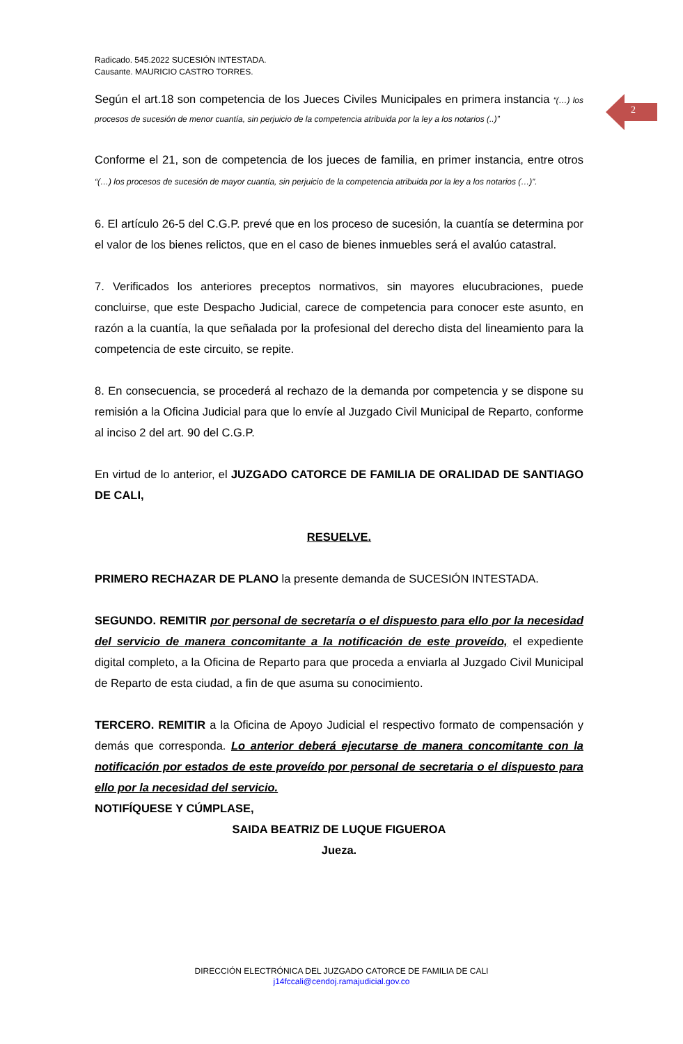2
Radicado. 545.2022 SUCESIÓN INTESTADA.
Causante. MAURICIO CASTRO TORRES.
Según el art.18 son competencia de los Jueces Civiles Municipales en primera instancia “(…) los procesos de sucesión de menor cuantía, sin perjuicio de la competencia atribuida por la ley a los notarios (..)”
Conforme el 21, son de competencia de los jueces de familia, en primer instancia, entre otros “(…) los procesos de sucesión de mayor cuantía, sin perjuicio de la competencia atribuida por la ley a los notarios (…)”.
6. El artículo 26-5 del C.G.P. prevé que en los proceso de sucesión, la cuantía se determina por el valor de los bienes relictos, que en el caso de bienes inmuebles será el avalúo catastral.
7. Verificados los anteriores preceptos normativos, sin mayores elucubraciones, puede concluirse, que este Despacho Judicial, carece de competencia para conocer este asunto, en razón a la cuantía, la que señalada por la profesional del derecho dista del lineamiento para la competencia de este circuito, se repite.
8. En consecuencia, se procederá al rechazo de la demanda por competencia y se dispone su remisión a la Oficina Judicial para que lo envíe al Juzgado Civil Municipal de Reparto, conforme al inciso 2 del art. 90 del C.G.P.
En virtud de lo anterior, el JUZGADO CATORCE DE FAMILIA DE ORALIDAD DE SANTIAGO DE CALI,
RESUELVE.
PRIMERO RECHAZAR DE PLANO la presente demanda de SUCESIÓN INTESTADA.
SEGUNDO. REMITIR por personal de secretaría o el dispuesto para ello por la necesidad del servicio de manera concomitante a la notificación de este proveído, el expediente digital completo, a la Oficina de Reparto para que proceda a enviarla al Juzgado Civil Municipal de Reparto de esta ciudad, a fin de que asuma su conocimiento.
TERCERO. REMITIR a la Oficina de Apoyo Judicial el respectivo formato de compensación y demás que corresponda. Lo anterior deberá ejecutarse de manera concomitante con la notificación por estados de este proveído por personal de secretaria o el dispuesto para ello por la necesidad del servicio.
NOTIFÍQUESE Y CÚMPLASE,
SAIDA BEATRIZ DE LUQUE FIGUEROA
Jueza.
DIRECCIÓN ELECTRÓNICA DEL JUZGADO CATORCE DE FAMILIA DE CALI
j14fccali@cendoj.ramajudicial.gov.co